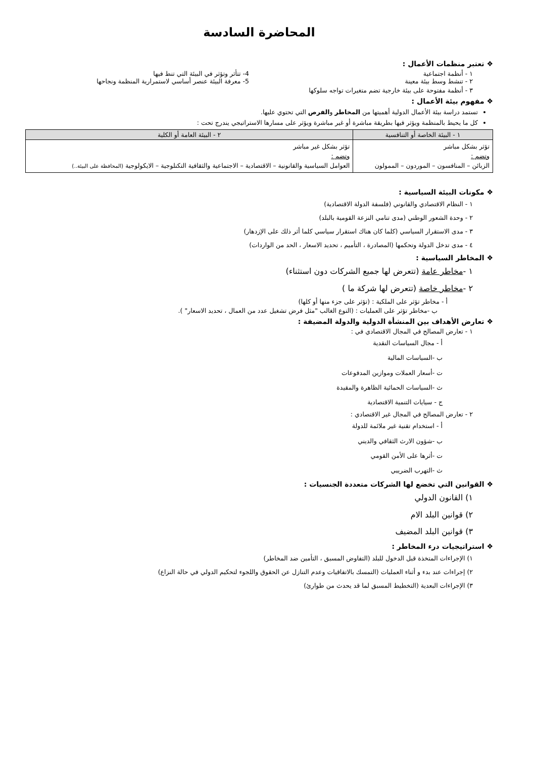المحاضرة السادسة
❖ تعتبر منظمات الأعمال :
١ - أنظمة اجتماعية 4- تتأثر وتؤثر في البيئة التي تنط فيها
٢ - تنشط وسط بيئة معينة 5- معرفة البيئة عنصر أساسي لاستمرارية المنظمة ونجاحها
٣ - أنظمة مفتوحة على بيئة خارجية تضم متغيرات تواجه سلوكها
❖ مفهوم بيئة الأعمال :
تستمد دراسة بيئة الأعمال الدولية أهميتها من المخاطر والفرص التي تحتوي عليها.
كل ما يحيط بالمنظمة ويؤثر فيها بطريقة مباشرة أو غير مباشرة ويؤثر على مسارها الاستراتيجي يندرج تحت :
| ١ - البيئة الخاصة أو التنافسية | ٢ - البيئة العامة أو الكلية |
| --- | --- |
| تؤثر بشكل مباشر وتضم : الزبائن – المنافسون – الموردون – الممولون | تؤثر بشكل غير مباشر وتضم : العوامل السياسية والقانونية – الاقتصادية – الاجتماعية والثقافية التكنلوجية – الايكولوجية (المحافظة على البيئة..) |
❖ مكونات البيئة السياسية :
١ - النظام الاقتصادي والقانوني (فلسفة الدولة الاقتصادية)
٢ - وحدة الشعور الوطني (مدى تنامي النزعة القومية بالبلد)
٣ - مدى الاستقرار السياسي (كلما كان هناك استقرار سياسي كلما أثر ذلك على الإزدهار)
٤ - مدى تدخل الدولة وتحكمها (المصادرة ، التأميم ، تحديد الاسعار ، الحد من الواردات)
❖ المخاطر السياسية :
١ -مخاطر عامة (تتعرض لها جميع الشركات دون استثناء)
٢ -مخاطر خاصة (تتعرض لها شركة ما )
أ - مخاطر تؤثر على الملكية : (تؤثر على جزء منها أو كلها)
ب -مخاطر تؤثر على العمليات : (النوع الغالب "مثل فرض تشغيل عدد من العمال ، تحديد الاسعار" ).
❖ تعارض الأهداف بين المنشأة الدولية والدولة المضيفة :
١ - تعارض المصالح في المجال الاقتصادي في :
أ - مجال السياسات النقدية
ب -السياسات المالية
ت -أسعار العملات وموازين المدفوعات
ث -السياسات الحمائية الظاهرة والمقيدة
ج - سيايات التنمية الاقتصادية
٢ - تعارض المصالح في المجال غير الاقتصادي :
أ - استخدام تقنية غير ملائمة للدولة
ب -شؤون الارث الثقافي والديني
ت -أثرها على الأمن القومي
ث -التهرب الضريبي
❖ القوانين التي تخضع لها الشركات متعددة الجنسيات :
١) القانون الدولي
٢) قوانين البلد الام
٣) قوانين البلد المضيف
❖ استراتيجيات درء المخاطر :
١) الإجراءات المتخذة قبل الدخول للبلد (التفاوض المسبق ، التأمين ضد المخاطر)
٢) إجراءات عند بدء و أثناء العمليات (التمسك بالاتفاقيات وعدم التنازل عن الحقوق واللجوء لتحكيم الدولي في حالة النزاع)
٣) الإجراءات البعدية (التخطيط المسبق لما قد يحدث من طوارئ)